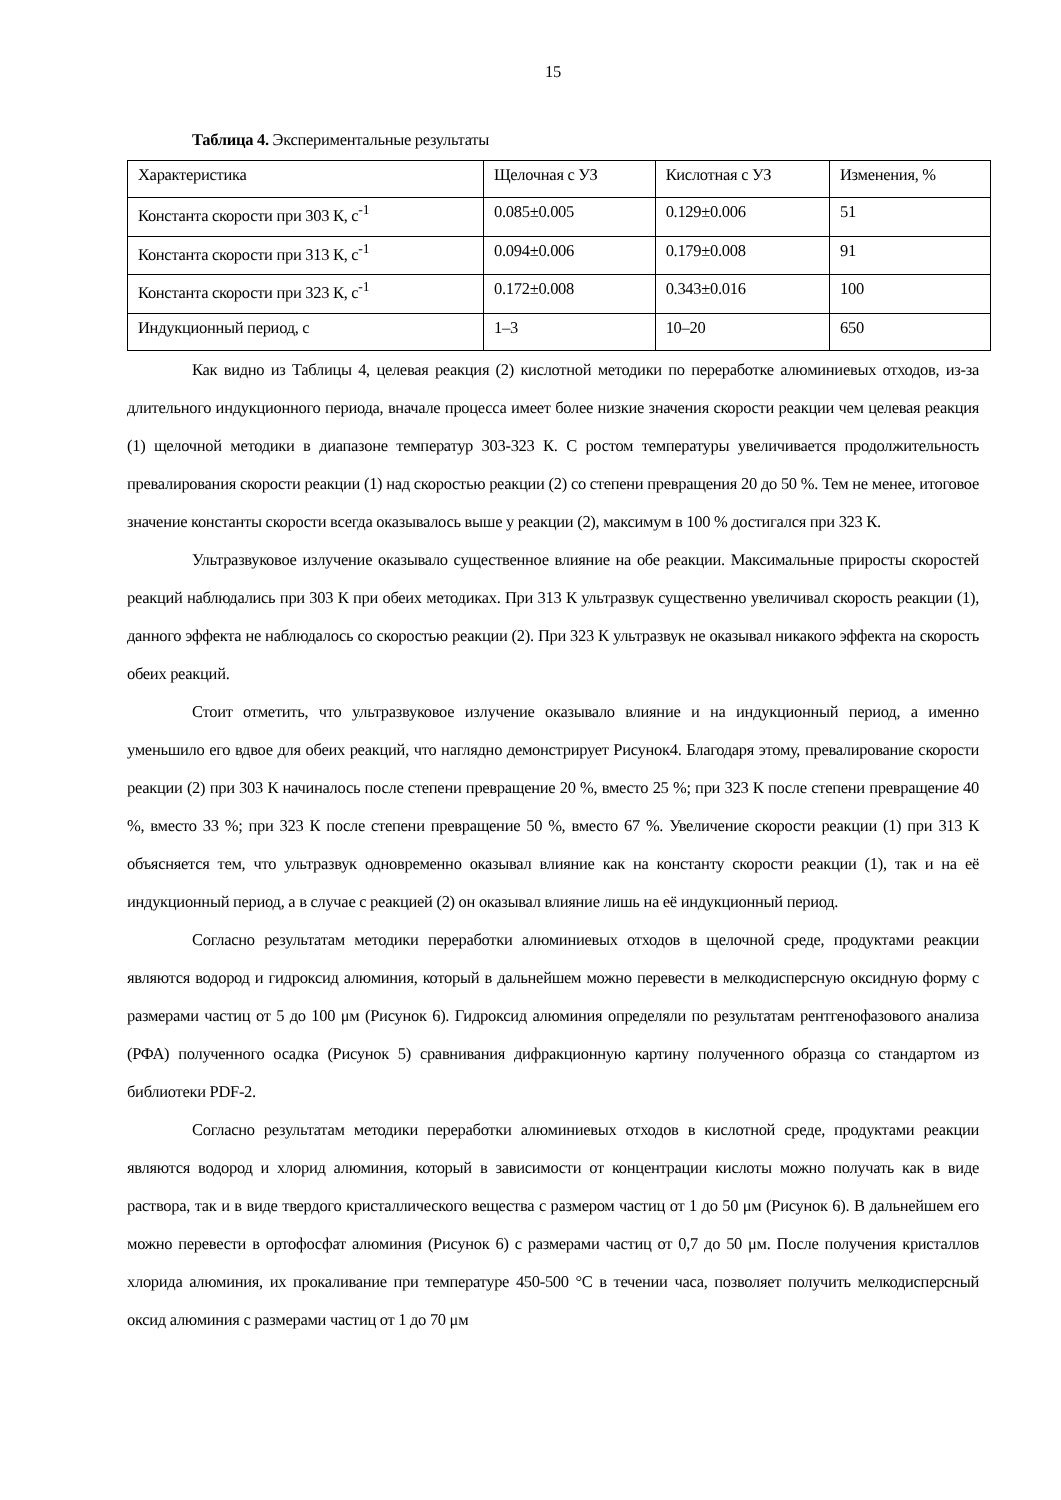15
Таблица 4. Экспериментальные результаты
| Характеристика | Щелочная с УЗ | Кислотная с УЗ | Изменения, % |
| Константа скорости при 303 К, с<sup>-1</sup> | 0.085±0.005 | 0.129±0.006 | 51 |
| Константа скорости при 313 К, с<sup>-1</sup> | 0.094±0.006 | 0.179±0.008 | 91 |
| Константа скорости при 323 К, с<sup>-1</sup> | 0.172±0.008 | 0.343±0.016 | 100 |
| Индукционный период, с | 1–3 | 10–20 | 650 |
Как видно из Таблицы 4, целевая реакция (2) кислотной методики по переработке алюминиевых отходов, из-за длительного индукционного периода, вначале процесса имеет более низкие значения скорости реакции чем целевая реакция (1) щелочной методики в диапазоне температур 303-323 К. С ростом температуры увеличивается продолжительность превалирования скорости реакции (1) над скоростью реакции (2) со степени превращения 20 до 50 %. Тем не менее, итоговое значение константы скорости всегда оказывалось выше у реакции (2), максимум в 100 % достигался при 323 К.
Ультразвуковое излучение оказывало существенное влияние на обе реакции. Максимальные приросты скоростей реакций наблюдались при 303 К при обеих методиках. При 313 К ультразвук существенно увеличивал скорость реакции (1), данного эффекта не наблюдалось со скоростью реакции (2). При 323 К ультразвук не оказывал никакого эффекта на скорость обеих реакций.
Стоит отметить, что ультразвуковое излучение оказывало влияние и на индукционный период, а именно уменьшило его вдвое для обеих реакций, что наглядно демонстрирует Рисунок4. Благодаря этому, превалирование скорости реакции (2) при 303 К начиналось после степени превращение 20 %, вместо 25 %; при 323 К после степени превращение 40 %, вместо 33 %; при 323 К после степени превращение 50 %, вместо 67 %. Увеличение скорости реакции (1) при 313 К объясняется тем, что ультразвук одновременно оказывал влияние как на константу скорости реакции (1), так и на её индукционный период, а в случае с реакцией (2) он оказывал влияние лишь на её индукционный период.
Согласно результатам методики переработки алюминиевых отходов в щелочной среде, продуктами реакции являются водород и гидроксид алюминия, который в дальнейшем можно перевести в мелкодисперсную оксидную форму с размерами частиц от 5 до 100 μм (Рисунок 6). Гидроксид алюминия определяли по результатам рентгенофазового анализа (РФА) полученного осадка (Рисунок 5) сравнивания дифракционную картину полученного образца со стандартом из библиотеки PDF-2.
Согласно результатам методики переработки алюминиевых отходов в кислотной среде, продуктами реакции являются водород и хлорид алюминия, который в зависимости от концентрации кислоты можно получать как в виде раствора, так и в виде твердого кристаллического вещества с размером частиц от 1 до 50 μм (Рисунок 6). В дальнейшем его можно перевести в ортофосфат алюминия (Рисунок 6) с размерами частиц от 0,7 до 50 μм. После получения кристаллов хлорида алюминия, их прокаливание при температуре 450-500 °С в течении часа, позволяет получить мелкодисперсный оксид алюминия с размерами частиц от 1 до 70 μм